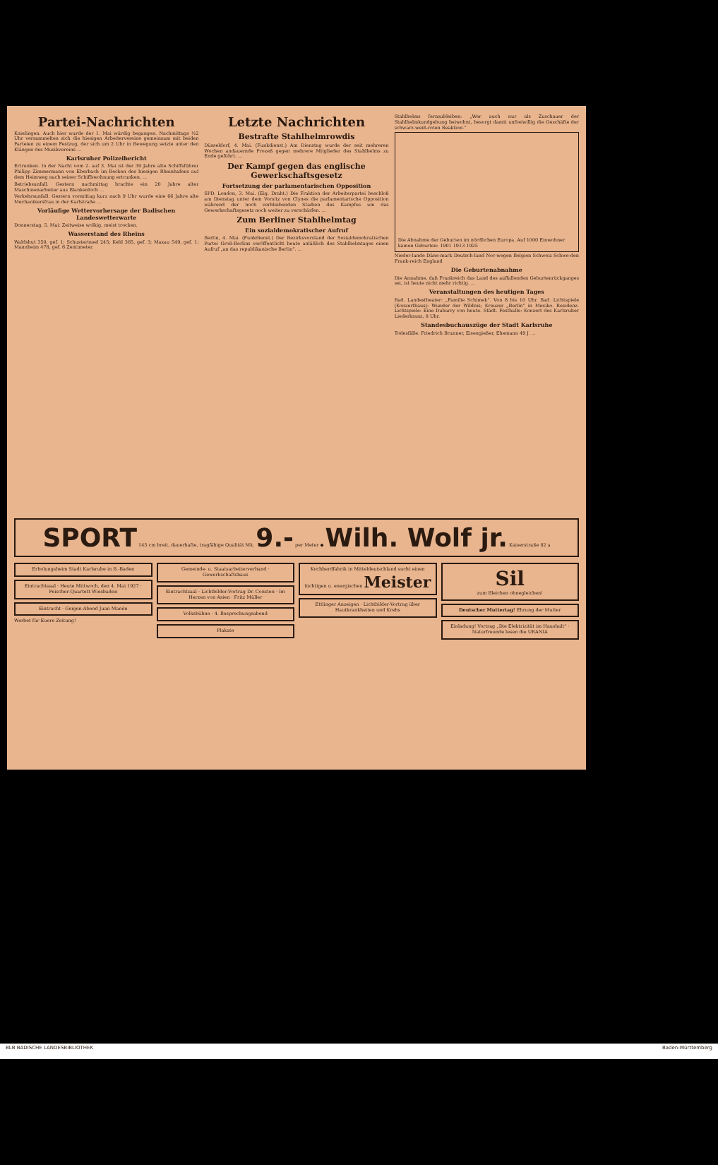Partei-Nachrichten
Knielingen. Auch hier wurde der 1. Mai würdig begangen. Nachmittags ½2 Uhr versammelten sich die hiesigen Arbeitervereine gemeinsam mit beiden Parteien zu einem Festzug, der sich um 2 Uhr in Bewegung setzte unter den Klängen des Musikvereins ...
Karlsruher Polizeibericht
Ertrunken. In der Nacht vom 2. auf 3. Mai ist der 39 Jahre alte Schiffsführer Philipp Zimmermann von Eberbach im Becken des hiesigen Rheinhafens auf dem Heimweg nach seiner Schiffswohnung ertrunken. ...
Betriebsunfall. Gestern nachmittag brachte ein 20 Jahre alter Maschinenarbeiter aus Blankenloch ...
Verkehrsunfall. Gestern vormittag kurz nach 9 Uhr wurde eine 66 Jahre alte Mechanikersfrau in der Karlstraße ...
Vorläufige Wettervorhersage der Badischen Landeswetterwarte
Donnerstag, 5. Mai: Zeitweise wolkig, meist trocken.
Wasserstand des Rheins
Waldshut 350, gef. 1; Schusterinsel 245; Kehl 365, gef. 3; Maxau 549, gef. 1; Mannheim 478, gef. 6 Zentimeter.
Letzte Nachrichten
Bestrafte Stahlhelmrowdis
Düsseldorf, 4. Mai. (Funkdienst.) Am Dienstag wurde der seit mehreren Wochen andauernde Prozeß gegen mehrere Mitglieder des Stahlhelms zu Ende geführt. ...
Der Kampf gegen das englische Gewerkschaftsgesetz
Fortsetzung der parlamentarischen Opposition
SPD. London, 3. Mai. (Eig. Draht.) Die Fraktion der Arbeiterpartei beschloß am Dienstag unter dem Vorsitz von Clynes die parlamentarische Opposition während der noch verbleibenden Stadien des Kampfes um das Gewerkschaftsgesetz noch weiter zu verschärfen. ...
Zum Berliner Stahlhelmtag
Ein sozialdemokratischer Aufruf
Berlin, 4. Mai. (Funkdienst.) Der Bezirksvorstand der Sozialdemokratischen Partei Groß-Berlins veröffentlicht heute anläßlich des Stahlhelmtages einen Aufruf „an das republikanische Berlin“. ...
Stahlhelms fernzubleiben: „Wer auch nur als Zuschauer der Stahlhelmkundgebung beiwohnt, besorgt damit unfreiwillig die Geschäfte der schwarz-weiß-roten Reaktion.“
Die Abnahme der Geburten im nördlichen Europa. Auf 1000 Einwohner kamen Geburten: 1901 1913 1925
Nieder-lande Däne-mark Deutsch-land Nor-wegen Belgien Schweiz Schwe-den Frank-reich England
Die Geburtenabnahme
Die Annahme, daß Frankreich das Land des auffallenden Geburtenrückganges sei, ist heute nicht mehr richtig. ...
Veranstaltungen des heutigen Tages
Bad. Landestheater: „Familie Schimek“. Von 8 bis 10 Uhr. Bad. Lichtspiele (Konzerthaus): Wunder der Wildnis; Kreuzer „Berlin“ in Mexiko. Residenz-Lichtspiele: Eine Dubarry von heute. Städt. Festhalle: Konzert des Karlsruher Liederkranz, 8 Uhr.
Standesbuchauszüge der Stadt Karlsruhe
Todesfälle. Friedrich Brunner, Eisengießer, Ehemann 49 J. ...
SPORT 145 cm breit, dauerhafte, tragfähige Qualität Mk. 9.- per Meter ◆ Wilh. Wolf jr. Kaiserstraße 82 a
Erholungsheim Stadt Karlsruhe in B.-Baden
Eintrachtsaal · Heute Mittwoch, den 4. Mai 1927 · Peischer-Quartett Wiesbaden
Eintracht · Geigen-Abend Juan Manén
Werbet für Euere Zeitung!
Gemeinde- u. Staatsarbeiterverband · Gewerkschaftshaus
Eintrachtsaal · Lichtbilder-Vortrag Dr. Consten · Im Herzen von Asien · Fritz Müller
Volksbühne · 4. Besprechungsabend
Plakate
Kochherdfabrik in Mitteldeutschland sucht einen tüchtigen u. energischen Meister
Ettlinger Anzeigen · Lichtbilder-Vortrag über Hautkrankheiten und Krebs
Sil
zum Bleichen ohnegleichen!
Deutscher Muttertag! Ehrung der Mutter
Einladung! Vortrag „Die Elektrizität im Haushalt“ · Naturfreunde lesen die URANIA
BLB BADISCHE LANDESBIBLIOTHEK Baden-Württemberg